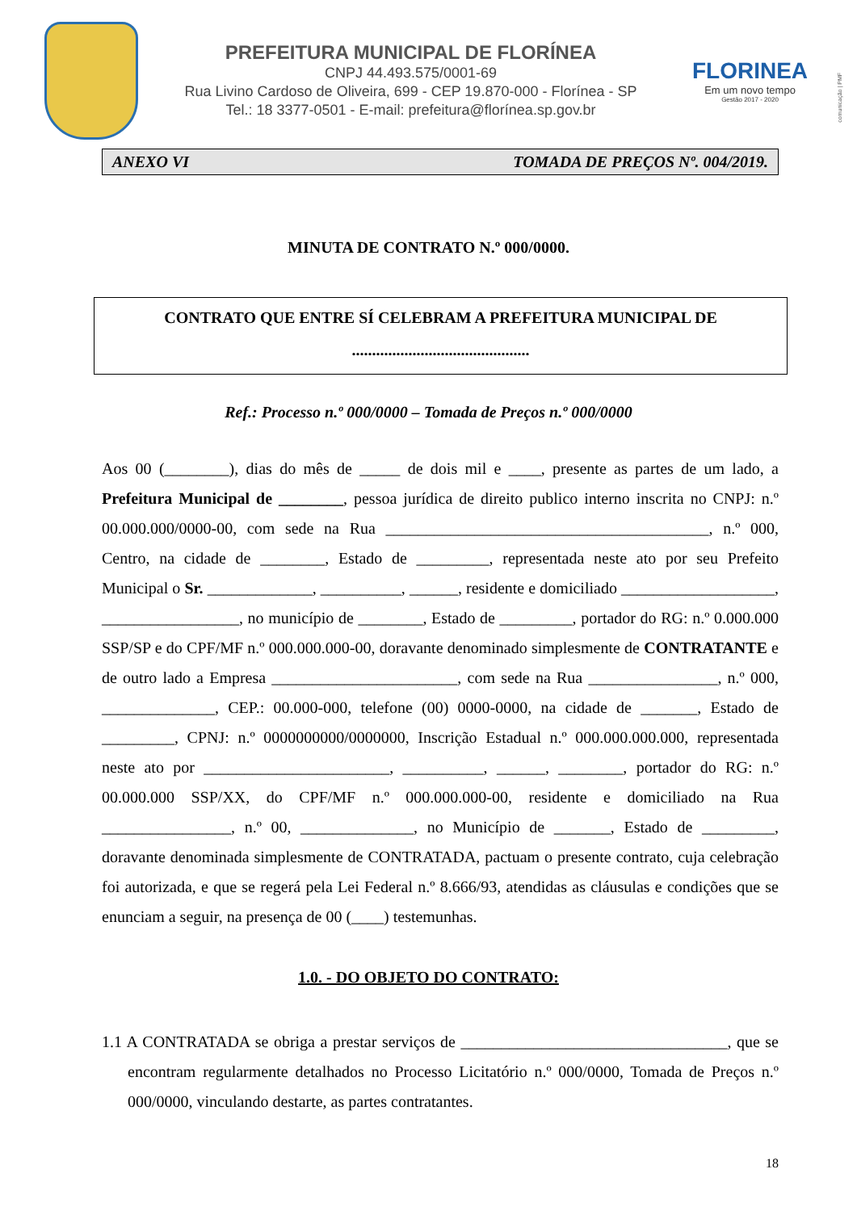PREFEITURA MUNICIPAL DE FLORÍNEA
CNPJ 44.493.575/0001-69
Rua Livino Cardoso de Oliveira, 699 - CEP 19.870-000 - Florínea - SP
Tel.: 18 3377-0501 - E-mail: prefeitura@florínea.sp.gov.br
FLORINEA
Em um novo tempo
Gestão 2017 - 2020
comunicação | PMF
ANEXO VI TOMADA DE PREÇOS Nº. 004/2019.
MINUTA DE CONTRATO N.º 000/0000.
CONTRATO QUE ENTRE SÍ CELEBRAM A PREFEITURA MUNICIPAL DE
............................................
Ref.: Processo n.º 000/0000 – Tomada de Preços n.º 000/0000
Aos 00 (________), dias do mês de _____ de dois mil e ____, presente as partes de um lado, a Prefeitura Municipal de ________, pessoa jurídica de direito publico interno inscrita no CNPJ: n.º 00.000.000/0000-00, com sede na Rua ________________________________________, n.º 000, Centro, na cidade de ________, Estado de _________, representada neste ato por seu Prefeito Municipal o Sr. _____________, __________, ______, residente e domiciliado ___________________, _________________, no município de ________, Estado de _________, portador do RG: n.º 0.000.000 SSP/SP e do CPF/MF n.º 000.000.000-00, doravante denominado simplesmente de CONTRATANTE e de outro lado a Empresa _______________________, com sede na Rua ________________, n.º 000, ______________, CEP.: 00.000-000, telefone (00) 0000-0000, na cidade de _______, Estado de _________, CPNJ: n.º 0000000000/0000000, Inscrição Estadual n.º 000.000.000.000, representada neste ato por _______________________, __________, ______, ________, portador do RG: n.º 00.000.000 SSP/XX, do CPF/MF n.º 000.000.000-00, residente e domiciliado na Rua ________________, n.º 00, ______________, no Município de _______, Estado de _________, doravante denominada simplesmente de CONTRATADA, pactuam o presente contrato, cuja celebração foi autorizada, e que se regerá pela Lei Federal n.º 8.666/93, atendidas as cláusulas e condições que se enunciam a seguir, na presença de 00 (____) testemunhas.
1.0. - DO OBJETO DO CONTRATO:
1.1 A CONTRATADA se obriga a prestar serviços de _________________________________, que se encontram regularmente detalhados no Processo Licitatório n.º 000/0000, Tomada de Preços n.º 000/0000, vinculando destarte, as partes contratantes.
18